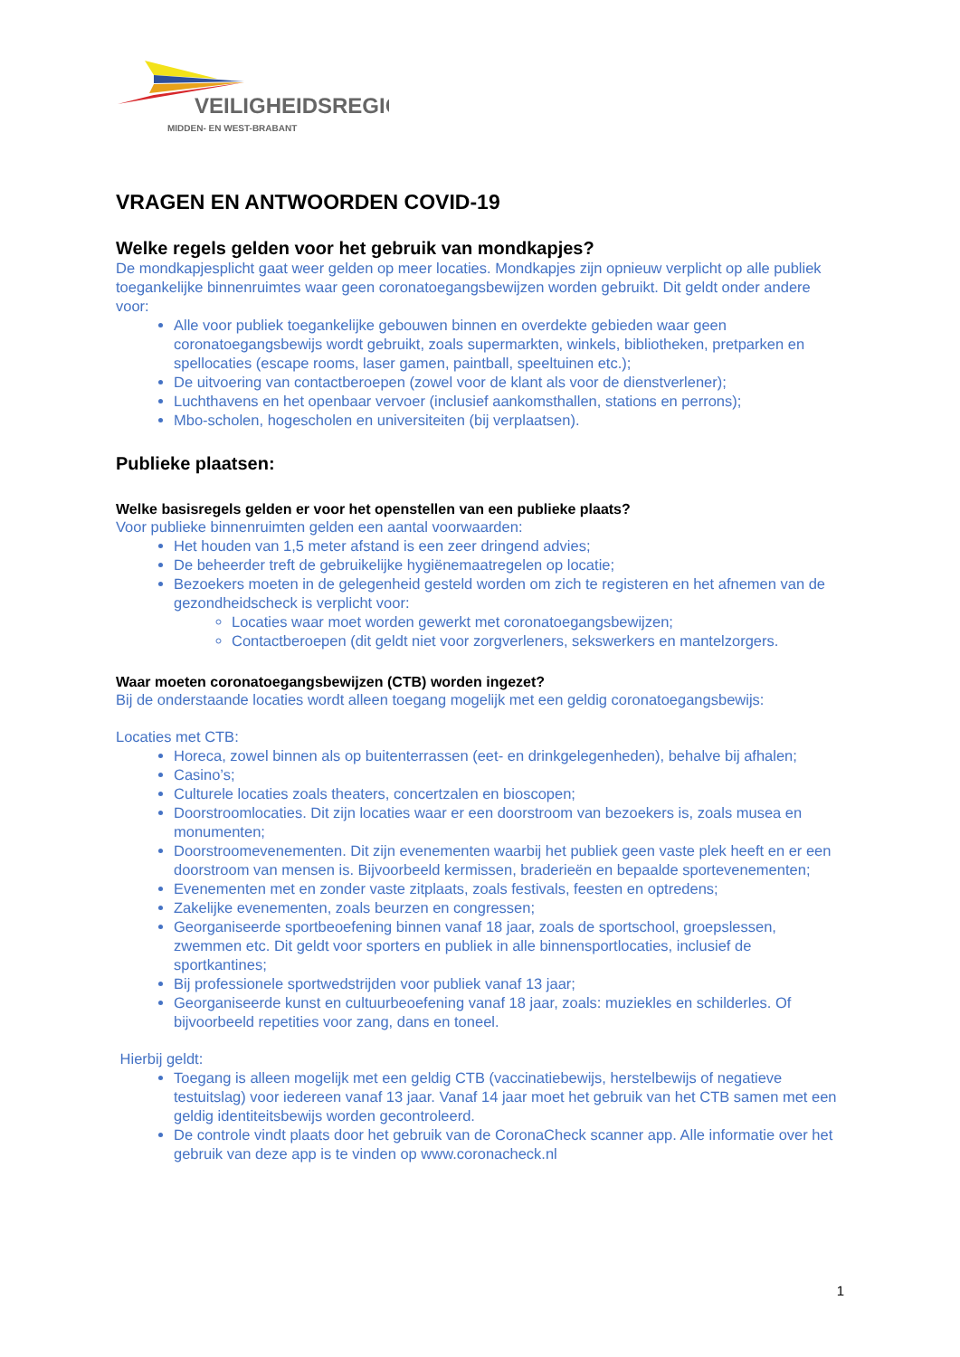VEILIGHEIDSREGIO
MIDDEN- EN WEST-BRABANT
VRAGEN EN ANTWOORDEN COVID-19
Welke regels gelden voor het gebruik van mondkapjes?
De mondkapjesplicht gaat weer gelden op meer locaties. Mondkapjes zijn opnieuw verplicht op alle publiek toegankelijke binnenruimtes waar geen coronatoegangsbewijzen worden gebruikt. Dit geldt onder andere voor:
Alle voor publiek toegankelijke gebouwen binnen en overdekte gebieden waar geen coronatoegangsbewijs wordt gebruikt, zoals supermarkten, winkels, bibliotheken, pretparken en spellocaties (escape rooms, laser gamen, paintball, speeltuinen etc.);
De uitvoering van contactberoepen (zowel voor de klant als voor de dienstverlener);
Luchthavens en het openbaar vervoer (inclusief aankomsthallen, stations en perrons);
Mbo-scholen, hogescholen en universiteiten (bij verplaatsen).
Publieke plaatsen:
Welke basisregels gelden er voor het openstellen van een publieke plaats?
Voor publieke binnenruimten gelden een aantal voorwaarden:
Het houden van 1,5 meter afstand is een zeer dringend advies;
De beheerder treft de gebruikelijke hygiënemaatregelen op locatie;
Bezoekers moeten in de gelegenheid gesteld worden om zich te registeren en het afnemen van de gezondheidscheck is verplicht voor:
Locaties waar moet worden gewerkt met coronatoegangsbewijzen;
Contactberoepen (dit geldt niet voor zorgverleners, sekswerkers en mantelzorgers.
Waar moeten coronatoegangsbewijzen (CTB) worden ingezet?
Bij de onderstaande locaties wordt alleen toegang mogelijk met een geldig coronatoegangsbewijs:
Locaties met CTB:
Horeca, zowel binnen als op buitenterrassen (eet- en drinkgelegenheden), behalve bij afhalen;
Casino’s;
Culturele locaties zoals theaters, concertzalen en bioscopen;
Doorstroomlocaties. Dit zijn locaties waar er een doorstroom van bezoekers is, zoals musea en monumenten;
Doorstroomevenementen. Dit zijn evenementen waarbij het publiek geen vaste plek heeft en er een doorstroom van mensen is. Bijvoorbeeld kermissen, braderieën en bepaalde sportevenementen;
Evenementen met en zonder vaste zitplaats, zoals festivals, feesten en optredens;
Zakelijke evenementen, zoals beurzen en congressen;
Georganiseerde sportbeoefening binnen vanaf 18 jaar, zoals de sportschool, groepslessen, zwemmen etc. Dit geldt voor sporters en publiek in alle binnensportlocaties, inclusief de sportkantines;
Bij professionele sportwedstrijden voor publiek vanaf 13 jaar;
Georganiseerde kunst en cultuurbeoefening vanaf 18 jaar, zoals: muziekles en schilderles. Of bijvoorbeeld repetities voor zang, dans en toneel.
Hierbij geldt:
Toegang is alleen mogelijk met een geldig CTB (vaccinatiebewijs, herstelbewijs of negatieve testuitslag) voor iedereen vanaf 13 jaar. Vanaf 14 jaar moet het gebruik van het CTB samen met een geldig identiteitsbewijs worden gecontroleerd.
De controle vindt plaats door het gebruik van de CoronaCheck scanner app. Alle informatie over het gebruik van deze app is te vinden op www.coronacheck.nl
1